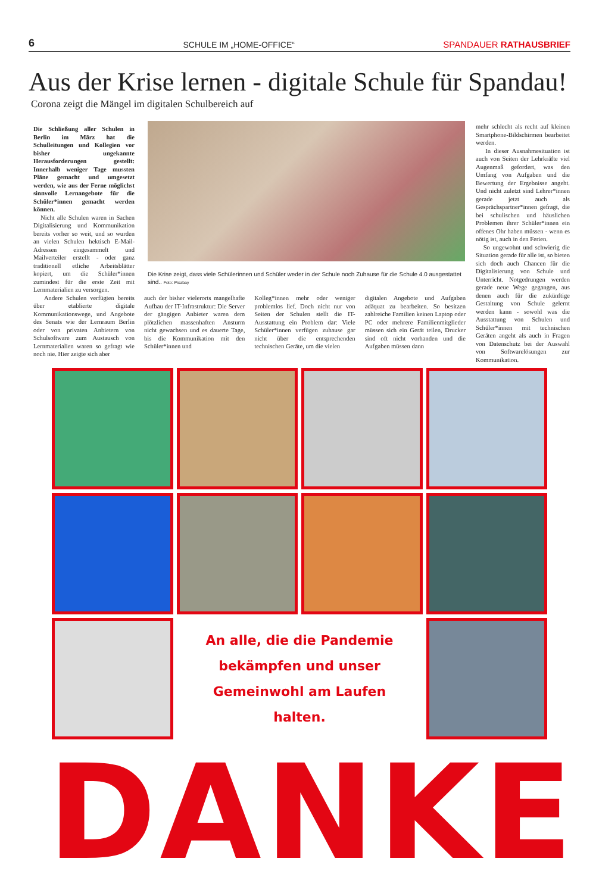6 SCHULE IM „HOME-OFFICE“SPANDAUER RATHAUSBRIEF
Aus der Krise lernen - digitale Schule für Spandau!
Corona zeigt die Mängel im digitalen Schulbereich auf
Die Schließung aller Schulen in Berlin im März hat die Schulleitungen und Kollegien vor bisher ungekannte Herausforderungen gestellt: Innerhalb weniger Tage mussten Pläne gemacht und umgesetzt werden, wie aus der Ferne möglichst sinnvolle Lernangebote für die Schüler*innen gemacht werden können.
Nicht alle Schulen waren in Sachen Digitalisierung und Kommunikation bereits vorher so weit, und so wurden an vielen Schulen hektisch E-Mail-Adressen eingesammelt und Mailverteiler erstellt - oder ganz traditionell etliche Arbeitsblätter kopiert, um die Schüler*innen zumindest für die erste Zeit mit Lernmaterialien zu versorgen.
Andere Schulen verfügten bereits über etablierte digitale Kommunikationswege, und Angebote des Senats wie der Lernraum Berlin oder von privaten Anbietern von Schulsoftware zum Austausch von Lernmaterialien waren so gefragt wie noch nie. Hier zeigte sich aber
Die Krise zeigt, dass viele Schülerinnen und Schüler weder in der Schule noch Zuhause für die Schule 4.0 ausgestattet sind.. Foto: Pixabay
auch der bisher vielerorts mangelhafte Aufbau der IT-Infrastruktur: Die Server der gängigen Anbieter waren dem plötzlichen massenhaften Ansturm nicht gewachsen und es dauerte Tage, bis die Kommunikation mit den Schüler*innen und
Kolleg*innen mehr oder weniger problemlos lief. Doch nicht nur von Seiten der Schulen stellt die IT-Ausstattung ein Problem dar: Viele Schüler*innen verfügen zuhause gar nicht über die entsprechenden technischen Geräte, um die vielen
digitalen Angebote und Aufgaben adäquat zu bearbeiten. So besitzen zahlreiche Familien keinen Laptop oder PC oder mehrere Familienmitglieder müssen sich ein Gerät teilen, Drucker sind oft nicht vorhanden und die Aufgaben müssen dann
mehr schlecht als recht auf kleinen Smartphone-Bildschirmen bearbeitet werden.
In dieser Ausnahmesituation ist auch von Seiten der Lehrkräfte viel Augenmaß gefordert, was den Umfang von Aufgaben und die Bewertung der Ergebnisse angeht. Und nicht zuletzt sind Lehrer*innen gerade jetzt auch als Gesprächspartner*innen gefragt, die bei schulischen und häuslichen Problemen ihrer Schüler*innen ein offenes Ohr haben müssen - wenn es nötig ist, auch in den Ferien.
So ungewohnt und schwierig die Situation gerade für alle ist, so bieten sich doch auch Chancen für die Digitalisierung von Schule und Unterricht. Notgedrungen werden gerade neue Wege gegangen, aus denen auch für die zukünftige Gestaltung von Schule gelernt werden kann - sowohl was die Ausstattung von Schulen und Schüler*innen mit technischen Geräten angeht als auch in Fragen von Datenschutz bei der Auswahl von Softwarelösungen zur Kommunikation.
An alle, die die Pandemie
bekämpfen und unser
Gemeinwohl am Laufen
halten.
DANKE